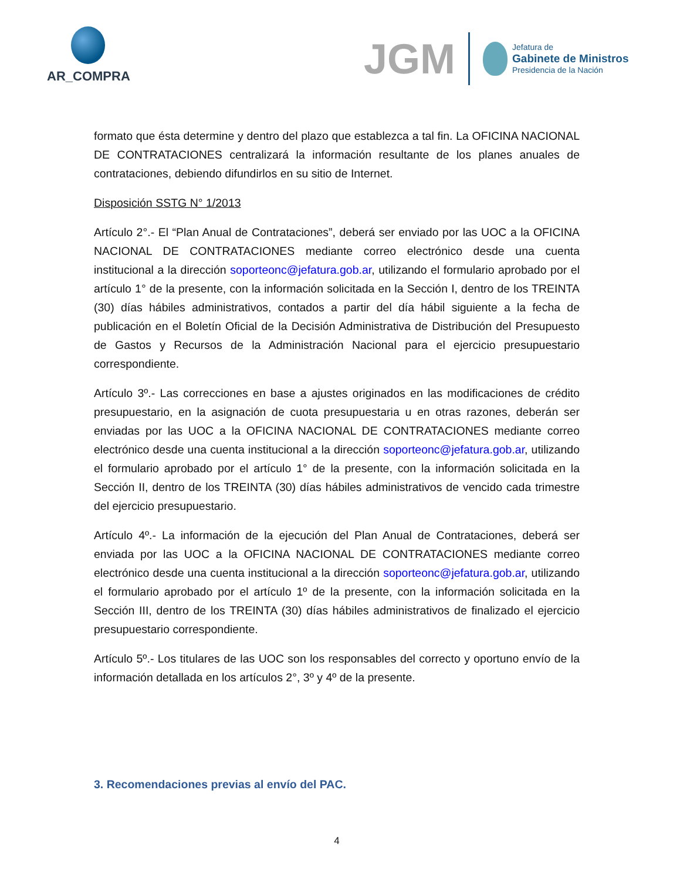AR_COMPRA
JGM
Jefatura de
Gabinete de Ministros
Presidencia de la Nación
formato que ésta determine y dentro del plazo que establezca a tal fin. La OFICINA NACIONAL DE CONTRATACIONES centralizará la información resultante de los planes anuales de contrataciones, debiendo difundirlos en su sitio de Internet.
Disposición SSTG N° 1/2013
Artículo 2°.- El “Plan Anual de Contrataciones”, deberá ser enviado por las UOC a la OFICINA NACIONAL DE CONTRATACIONES mediante correo electrónico desde una cuenta institucional a la dirección soporteonc@jefatura.gob.ar, utilizando el formulario aprobado por el artículo 1° de la presente, con la información solicitada en la Sección I, dentro de los TREINTA (30) días hábiles administrativos, contados a partir del día hábil siguiente a la fecha de publicación en el Boletín Oficial de la Decisión Administrativa de Distribución del Presupuesto de Gastos y Recursos de la Administración Nacional para el ejercicio presupuestario correspondiente.
Artículo 3º.- Las correcciones en base a ajustes originados en las modificaciones de crédito presupuestario, en la asignación de cuota presupuestaria u en otras razones, deberán ser enviadas por las UOC a la OFICINA NACIONAL DE CONTRATACIONES mediante correo electrónico desde una cuenta institucional a la dirección soporteonc@jefatura.gob.ar, utilizando el formulario aprobado por el artículo 1° de la presente, con la información solicitada en la Sección II, dentro de los TREINTA (30) días hábiles administrativos de vencido cada trimestre del ejercicio presupuestario.
Artículo 4º.- La información de la ejecución del Plan Anual de Contrataciones, deberá ser enviada por las UOC a la OFICINA NACIONAL DE CONTRATACIONES mediante correo electrónico desde una cuenta institucional a la dirección soporteonc@jefatura.gob.ar, utilizando el formulario aprobado por el artículo 1º de la presente, con la información solicitada en la Sección III, dentro de los TREINTA (30) días hábiles administrativos de finalizado el ejercicio presupuestario correspondiente.
Artículo 5º.- Los titulares de las UOC son los responsables del correcto y oportuno envío de la información detallada en los artículos 2°, 3º y 4º de la presente.
3. Recomendaciones previas al envío del PAC.
4